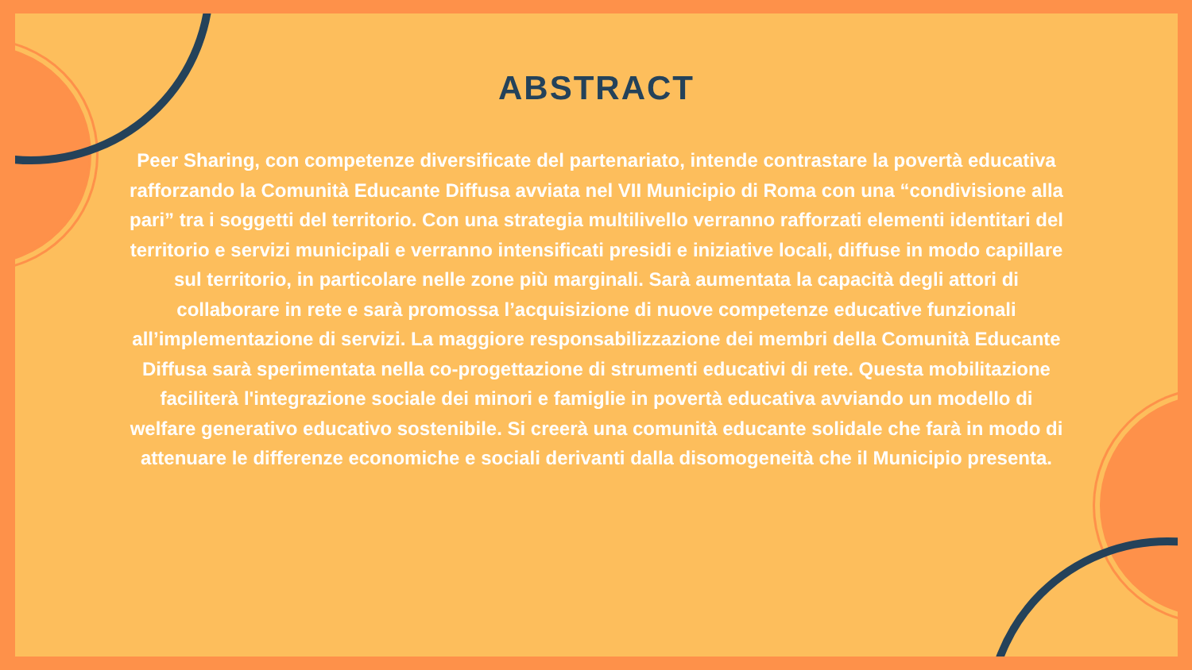ABSTRACT
Peer Sharing, con competenze diversificate del partenariato, intende contrastare la povertà educativa rafforzando la Comunità Educante Diffusa avviata nel VII Municipio di Roma con una “condivisione alla pari” tra i soggetti del territorio. Con una strategia multilivello verranno rafforzati elementi identitari del territorio e servizi municipali e verranno intensificati presidi e iniziative locali, diffuse in modo capillare sul territorio, in particolare nelle zone più marginali. Sarà aumentata la capacità degli attori di collaborare in rete e sarà promossa l’acquisizione di nuove competenze educative funzionali all’implementazione di servizi. La maggiore responsabilizzazione dei membri della Comunità Educante Diffusa sarà sperimentata nella co-progettazione di strumenti educativi di rete. Questa mobilitazione faciliterà l'integrazione sociale dei minori e famiglie in povertà educativa avviando un modello di welfare generativo educativo sostenibile. Si creerà una comunità educante solidale che farà in modo di attenuare le differenze economiche e sociali derivanti dalla disomogeneità che il Municipio presenta.